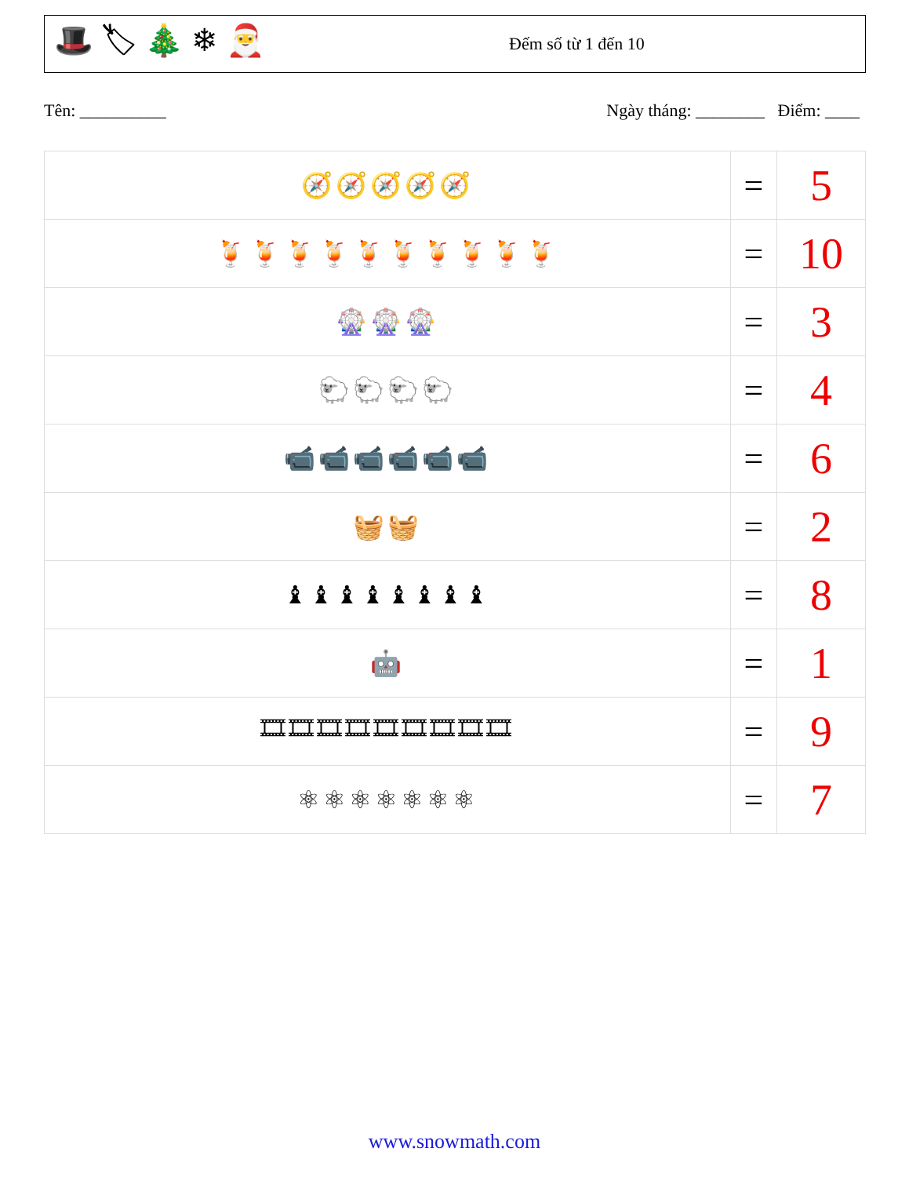🎩 🏷 🎄 ❄ 🎅
Đếm số từ 1 đến 10
Tên: __________ Ngày tháng: ________ Điểm: ____
| 🧭🧭🧭🧭🧭 | = | 5 |
| 🍹🍹🍹🍹🍹🍹🍹🍹🍹🍹 | = | 10 |
| 🎡🎡🎡 | = | 3 |
| 🐑🐑🐑🐑 | = | 4 |
| 📹📹📹📹📹📹 | = | 6 |
| 🧺🧺 | = | 2 |
| ♝♝♝♝♝♝♝♝ | = | 8 |
| 🤖 | = | 1 |
| 🎞🎞🎞🎞🎞🎞🎞🎞🎞 | = | 9 |
| ⚛⚛⚛⚛⚛⚛⚛ | = | 7 |
www.snowmath.com